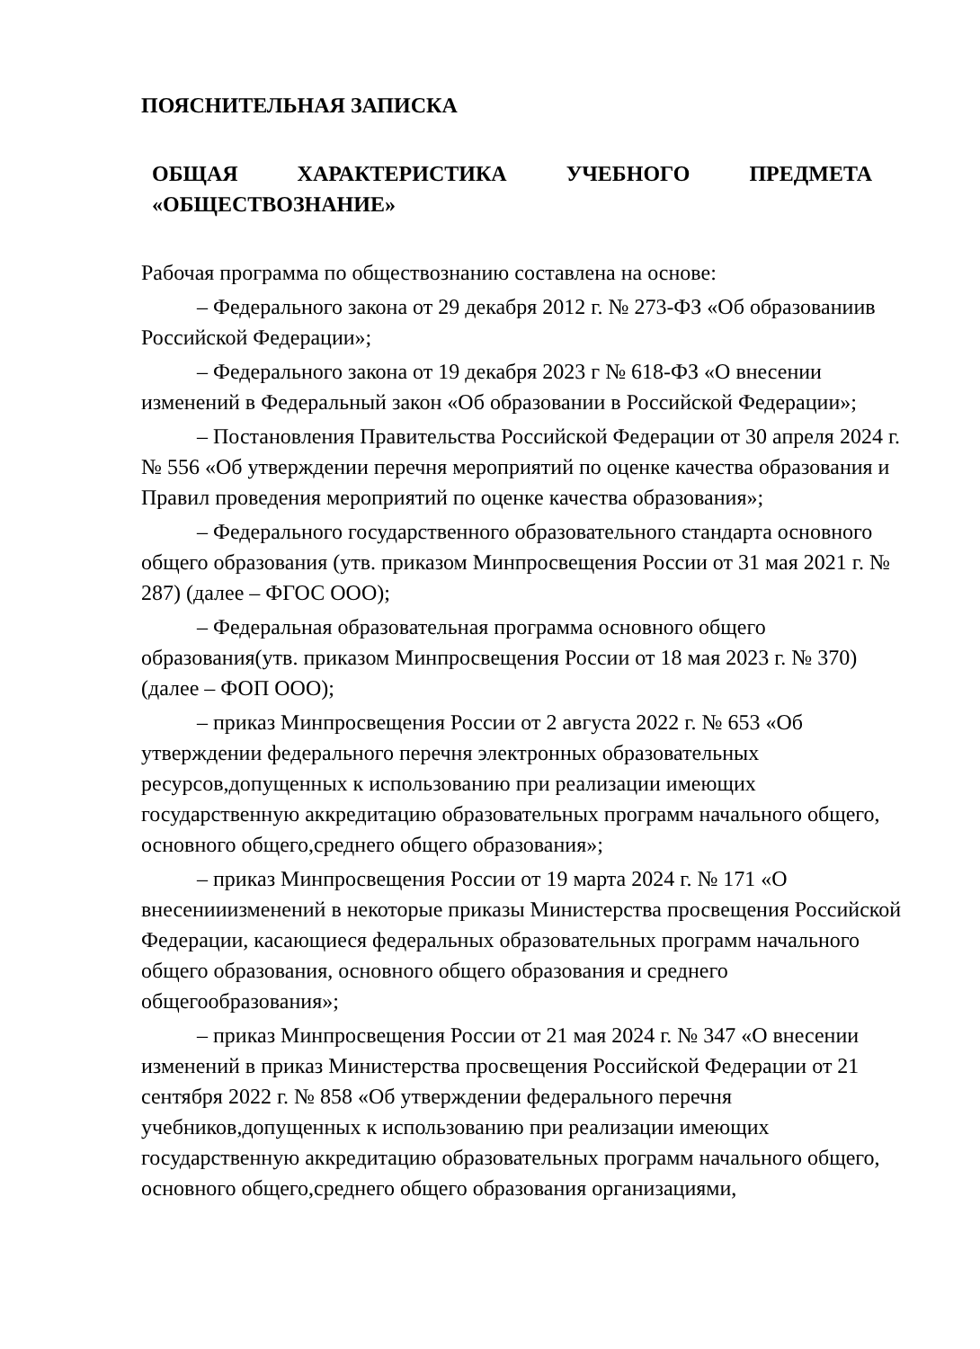ПОЯСНИТЕЛЬНАЯ ЗАПИСКА
ОБЩАЯ ХАРАКТЕРИСТИКА УЧЕБНОГО ПРЕДМЕТА
«ОБЩЕСТВОЗНАНИЕ»
Рабочая программа по обществознанию составлена на основе:
– Федерального закона от 29 декабря 2012 г. № 273-ФЗ «Об образованиив Российской Федерации»;
– Федерального закона от 19 декабря 2023 г № 618-ФЗ «О внесении изменений в Федеральный закон «Об образовании в Российской Федерации»;
– Постановления Правительства Российской Федерации от 30 апреля 2024 г. № 556 «Об утверждении перечня мероприятий по оценке качества образования и Правил проведения мероприятий по оценке качества образования»;
– Федерального государственного образовательного стандарта основного общего образования (утв. приказом Минпросвещения России от 31 мая 2021 г. № 287) (далее – ФГОС ООО);
– Федеральная образовательная программа основного общего образования(утв. приказом Минпросвещения России от 18 мая 2023 г. № 370) (далее – ФОП ООО);
– приказ Минпросвещения России от 2 августа 2022 г. № 653 «Об утверждении федерального перечня электронных образовательных ресурсов,допущенных к использованию при реализации имеющих государственную аккредитацию образовательных программ начального общего, основного общего,среднего общего образования»;
– приказ Минпросвещения России от 19 марта 2024 г. № 171 «О внесенииизменений в некоторые приказы Министерства просвещения Российской Федерации, касающиеся федеральных образовательных программ начального общего образования, основного общего образования и среднего общегообразования»;
– приказ Минпросвещения России от 21 мая 2024 г. № 347 «О внесении изменений в приказ Министерства просвещения Российской Федерации от 21 сентября 2022 г. № 858 «Об утверждении федерального перечня учебников,допущенных к использованию при реализации имеющих государственную аккредитацию образовательных программ начального общего, основного общего,среднего общего образования организациями,